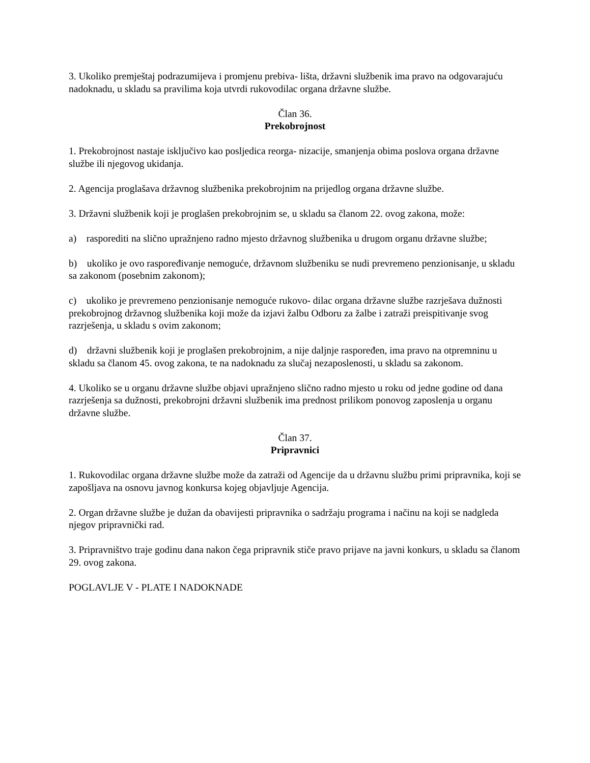3. Ukoliko premještaj podrazumijeva i promjenu prebiva- lišta, državni službenik ima pravo na odgovarajuću nadoknadu, u skladu sa pravilima koja utvrdi rukovodilac organa državne službe.
Član 36.
Prekobrojnost
1. Prekobrojnost nastaje isključivo kao posljedica reorga- nizacije, smanjenja obima poslova organa državne službe ili njegovog ukidanja.
2. Agencija proglašava državnog službenika prekobrojnim na prijedlog organa državne službe.
3. Državni službenik koji je proglašen prekobrojnim se, u skladu sa članom 22. ovog zakona, može:
a) rasporediti na slično upražnjeno radno mjesto državnog službenika u drugom organu državne službe;
b) ukoliko je ovo raspoređivanje nemoguće, državnom službeniku se nudi prevremeno penzionisanje, u skladu sa zakonom (posebnim zakonom);
c) ukoliko je prevremeno penzionisanje nemoguće rukovo- dilac organa državne službe razrješava dužnosti prekobrojnog državnog službenika koji može da izjavi žalbu Odboru za žalbe i zatraži preispitivanje svog razrješenja, u skladu s ovim zakonom;
d) državni službenik koji je proglašen prekobrojnim, a nije daljnje raspoređen, ima pravo na otpremninu u skladu sa članom 45. ovog zakona, te na nadoknadu za slučaj nezaposlenosti, u skladu sa zakonom.
4. Ukoliko se u organu državne službe objavi upražnjeno slično radno mjesto u roku od jedne godine od dana razrješenja sa dužnosti, prekobrojni državni službenik ima prednost prilikom ponovog zaposlenja u organu državne službe.
Član 37.
Pripravnici
1. Rukovodilac organa državne službe može da zatraži od Agencije da u državnu službu primi pripravnika, koji se zapošljava na osnovu javnog konkursa kojeg objavljuje Agencija.
2. Organ državne službe je dužan da obavijesti pripravnika o sadržaju programa i načinu na koji se nadgleda njegov pripravnički rad.
3. Pripravništvo traje godinu dana nakon čega pripravnik stiče pravo prijave na javni konkurs, u skladu sa članom 29. ovog zakona.
POGLAVLJE V - PLATE I NADOKNADE